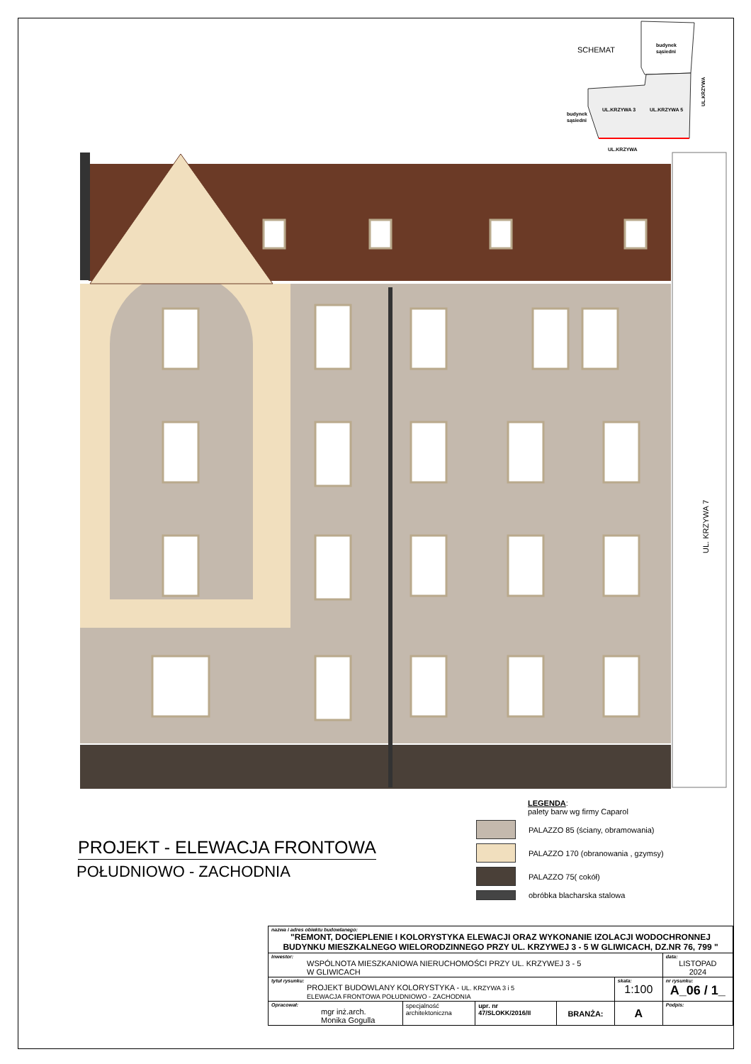SCHEMAT
budynek
sąsiedni
UL.KRZYWA 3
UL.KRZYWA 5
budynek
sąsiedni
UL.KRZYWA
UL.KRZYWA
UL. KRZYWA 7
PROJEKT - ELEWACJA FRONTOWA
POŁUDNIOWO - ZACHODNIA
LEGENDA:
palety barw wg firmy Caparol
PALAZZO 85 (ściany, obramowania)
PALAZZO 170 (obranowania , gzymsy)
PALAZZO 75( cokół)
obróbka blacharska stalowa
| nazwa i adres obiektu budowlanego: "REMONT, DOCIEPLENIE I KOLORYSTYKA ELEWACJI ORAZ WYKONANIE IZOLACJI WODOCHRONNEJ BUDYNKU MIESZKALNEGO WIELORODZINNEGO PRZY UL. KRZYWEJ 3 - 5 W GLIWICACH, DZ.NR 76, 799 " | | | | | |
| Inwestor: WSPÓLNOTA MIESZKANIOWA NIERUCHOMOŚCI PRZY UL. KRZYWEJ 3 - 5 W GLIWICACH | | | | | data: LISTOPAD 2024 |
| tytuł rysunku: PROJEKT BUDOWLANY KOLORYSTYKA - UL. KRZYWA 3 i 5 ELEWACJA FRONTOWA POŁUDNIOWO - ZACHODNIA | | | | skala: 1:100 | nr rysunku: A_06 / 1_ |
| Opracował: mgr inż.arch. Monika Gogulla | specjalność architektoniczna | upr. nr 47/SLOKK/2016/II | BRANŻA: | A | Podpis: |